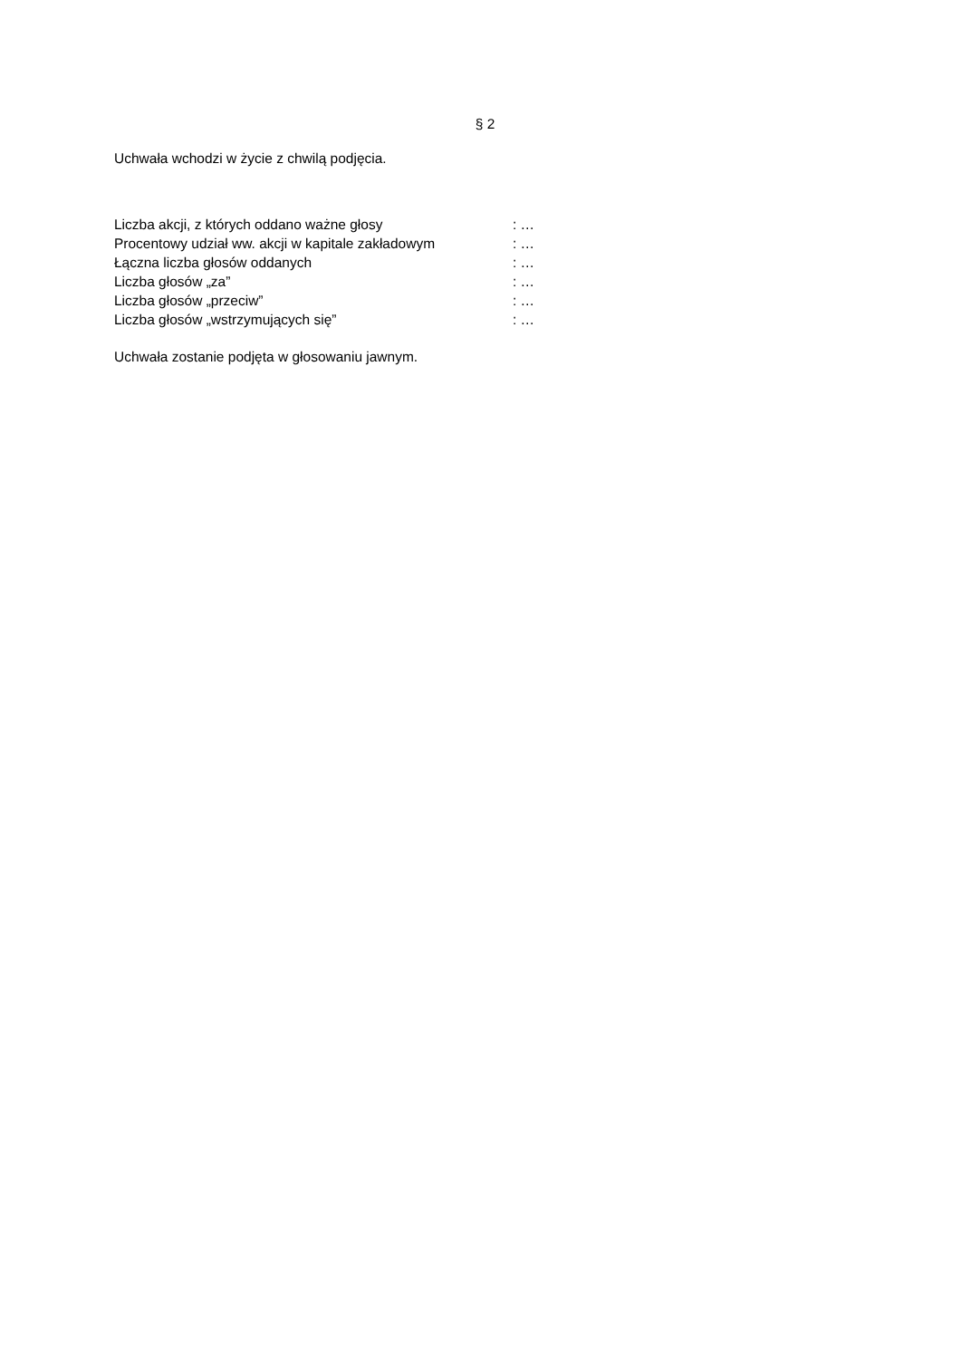§ 2
Uchwała wchodzi w życie z chwilą podjęcia.
| Liczba akcji, z których oddano ważne głosy | : … |
| Procentowy udział ww. akcji w kapitale zakładowym | : … |
| Łączna liczba głosów oddanych | : … |
| Liczba głosów „za” | : … |
| Liczba głosów „przeciw” | : … |
| Liczba głosów „wstrzymujących się” | : … |
Uchwała zostanie podjęta w głosowaniu jawnym.